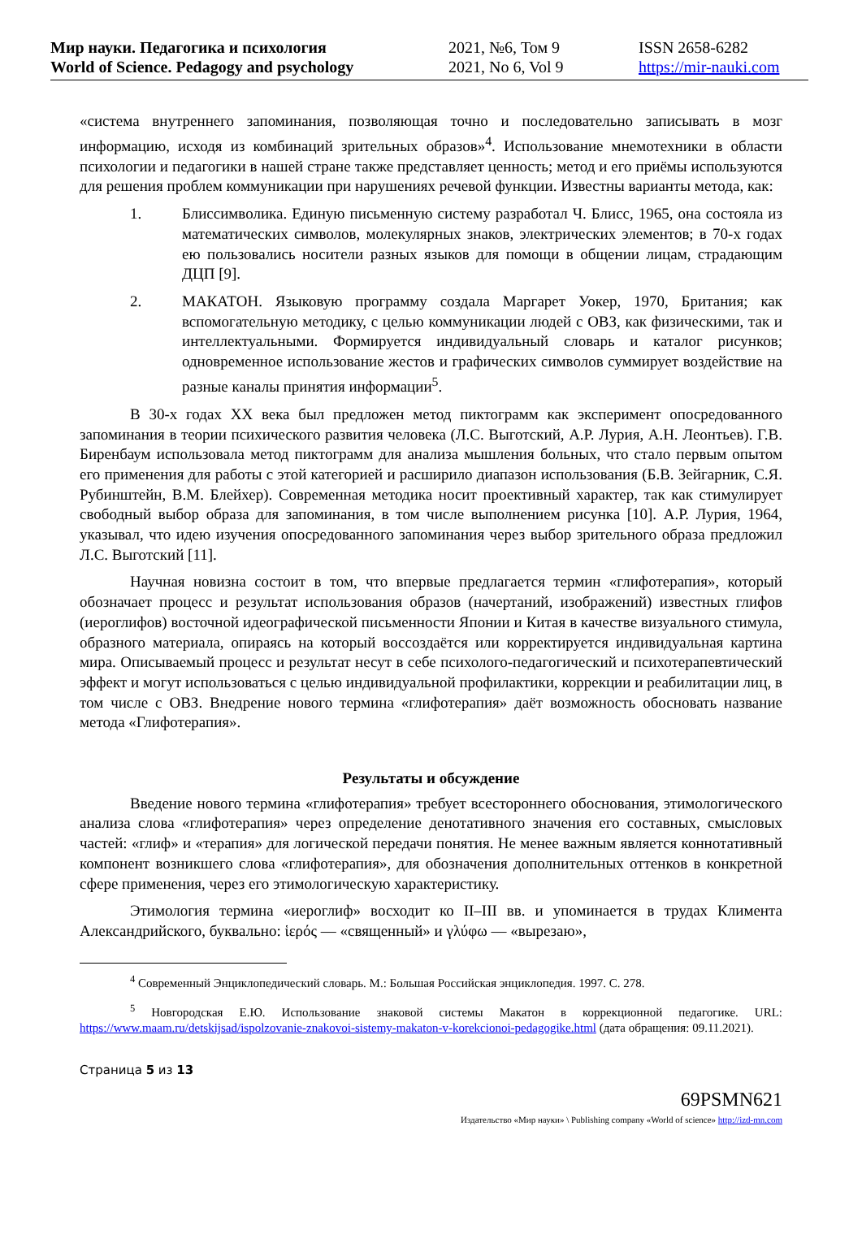Мир науки. Педагогика и психология
World of Science. Pedagogy and psychology
2021, №6, Том 9
2021, No 6, Vol 9
ISSN 2658-6282
https://mir-nauki.com
«система внутреннего запоминания, позволяющая точно и последовательно записывать в мозг информацию, исходя из комбинаций зрительных образов»<sup>4</sup>. Использование мнемотехники в области психологии и педагогики в нашей стране также представляет ценность; метод и его приёмы используются для решения проблем коммуникации при нарушениях речевой функции. Известны варианты метода, как:
1. Блиссимволика. Единую письменную систему разработал Ч. Блисс, 1965, она состояла из математических символов, молекулярных знаков, электрических элементов; в 70-х годах ею пользовались носители разных языков для помощи в общении лицам, страдающим ДЦП [9].
2. МАКАТОН. Языковую программу создала Маргарет Уокер, 1970, Британия; как вспомогательную методику, с целью коммуникации людей с ОВЗ, как физическими, так и интеллектуальными. Формируется индивидуальный словарь и каталог рисунков; одновременное использование жестов и графических символов суммирует воздействие на разные каналы принятия информации<sup>5</sup>.
В 30-х годах XX века был предложен метод пиктограмм как эксперимент опосредованного запоминания в теории психического развития человека (Л.С. Выготский, А.Р. Лурия, А.Н. Леонтьев). Г.В. Биренбаум использовала метод пиктограмм для анализа мышления больных, что стало первым опытом его применения для работы с этой категорией и расширило диапазон использования (Б.В. Зейгарник, С.Я. Рубинштейн, В.М. Блейхер). Современная методика носит проективный характер, так как стимулирует свободный выбор образа для запоминания, в том числе выполнением рисунка [10]. А.Р. Лурия, 1964, указывал, что идею изучения опосредованного запоминания через выбор зрительного образа предложил Л.С. Выготский [11].
Научная новизна состоит в том, что впервые предлагается термин «глифотерапия», который обозначает процесс и результат использования образов (начертаний, изображений) известных глифов (иероглифов) восточной идеографической письменности Японии и Китая в качестве визуального стимула, образного материала, опираясь на который воссоздаётся или корректируется индивидуальная картина мира. Описываемый процесс и результат несут в себе психолого-педагогический и психотерапевтический эффект и могут использоваться с целью индивидуальной профилактики, коррекции и реабилитации лиц, в том числе с ОВЗ. Внедрение нового термина «глифотерапия» даёт возможность обосновать название метода «Глифотерапия».
Результаты и обсуждение
Введение нового термина «глифотерапия» требует всестороннего обоснования, этимологического анализа слова «глифотерапия» через определение денотативного значения его составных, смысловых частей: «глиф» и «терапия» для логической передачи понятия. Не менее важным является коннотативный компонент возникшего слова «глифотерапия», для обозначения дополнительных оттенков в конкретной сфере применения, через его этимологическую характеристику.
Этимология термина «иероглиф» восходит ко II–III вв. и упоминается в трудах Климента Александрийского, буквально: ἱερός — «священный» и γλύφω — «вырезаю»,
<sup>4</sup> Современный Энциклопедический словарь. М.: Большая Российская энциклопедия. 1997. С. 278.
<sup>5</sup> Новгородская Е.Ю. Использование знаковой системы Макатон в коррекционной педагогике. URL: https://www.maam.ru/detskijsad/ispolzovanie-znakovoi-sistemy-makaton-v-korekcionoi-pedagogike.html (дата обращения: 09.11.2021).
Страница 5 из 13
69PSMN621
Издательство «Мир науки» \ Publishing company «World of science» http://izd-mn.com